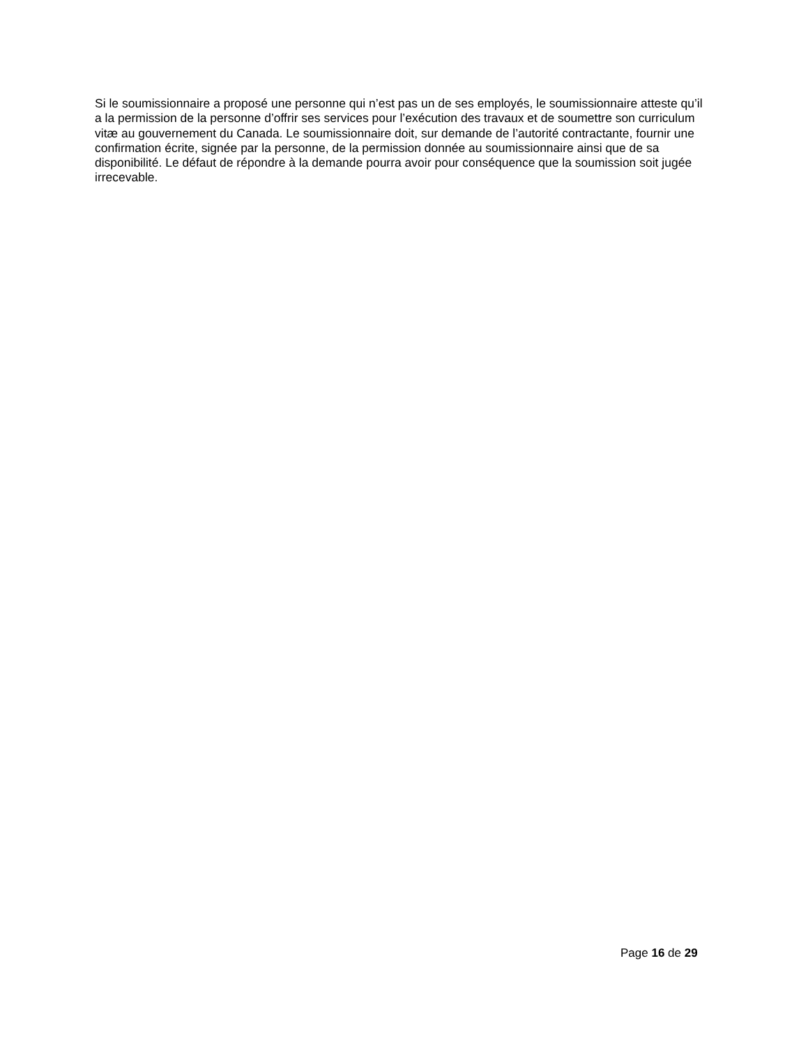Si le soumissionnaire a proposé une personne qui n’est pas un de ses employés, le soumissionnaire atteste qu’il a la permission de la personne d’offrir ses services pour l’exécution des travaux et de soumettre son curriculum vitæ au gouvernement du Canada. Le soumissionnaire doit, sur demande de l’autorité contractante, fournir une confirmation écrite, signée par la personne, de la permission donnée au soumissionnaire ainsi que de sa disponibilité. Le défaut de répondre à la demande pourra avoir pour conséquence que la soumission soit jugée irrecevable.
Page 16 de 29